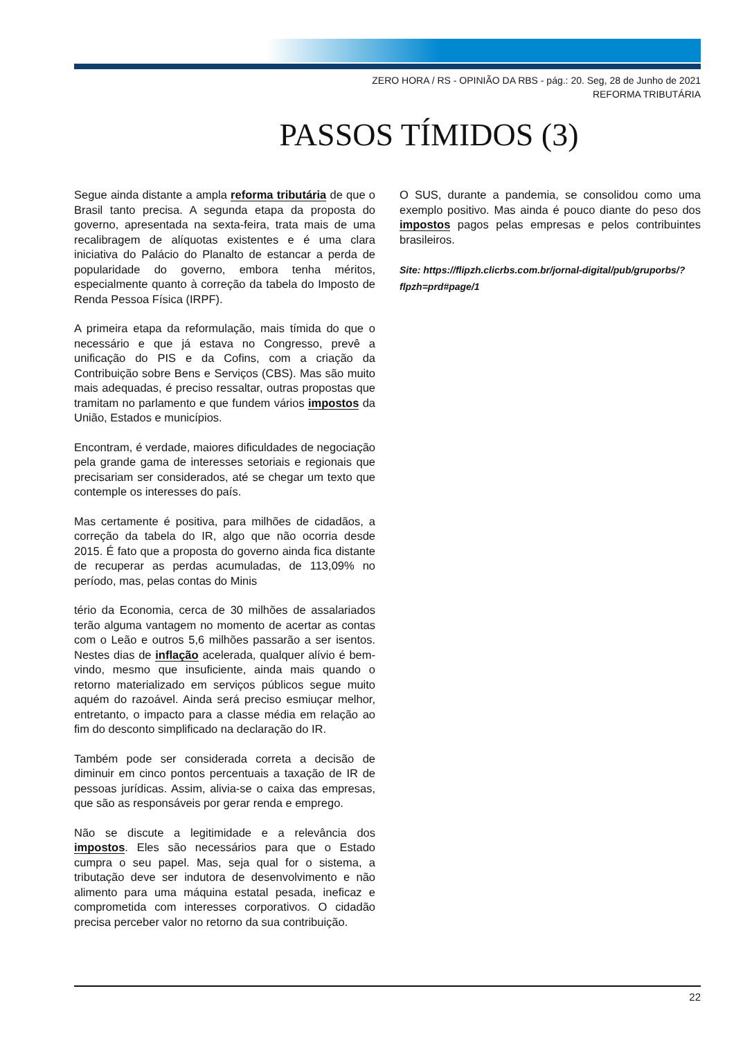ZERO HORA / RS - OPINIÃO DA RBS - pág.: 20. Seg, 28 de Junho de 2021
REFORMA TRIBUTÁRIA
PASSOS TÍMIDOS (3)
Segue ainda distante a ampla reforma tributária de que o Brasil tanto precisa. A segunda etapa da proposta do governo, apresentada na sexta-feira, trata mais de uma recalibragem de alíquotas existentes e é uma clara iniciativa do Palácio do Planalto de estancar a perda de popularidade do governo, embora tenha méritos, especialmente quanto à correção da tabela do Imposto de Renda Pessoa Física (IRPF).
A primeira etapa da reformulação, mais tímida do que o necessário e que já estava no Congresso, prevê a unificação do PIS e da Cofins, com a criação da Contribuição sobre Bens e Serviços (CBS). Mas são muito mais adequadas, é preciso ressaltar, outras propostas que tramitam no parlamento e que fundem vários impostos da União, Estados e municípios.
Encontram, é verdade, maiores dificuldades de negociação pela grande gama de interesses setoriais e regionais que precisariam ser considerados, até se chegar um texto que contemple os interesses do país.
Mas certamente é positiva, para milhões de cidadãos, a correção da tabela do IR, algo que não ocorria desde 2015. É fato que a proposta do governo ainda fica distante de recuperar as perdas acumuladas, de 113,09% no período, mas, pelas contas do Minis
tério da Economia, cerca de 30 milhões de assalariados terão alguma vantagem no momento de acertar as contas com o Leão e outros 5,6 milhões passarão a ser isentos. Nestes dias de inflação acelerada, qualquer alívio é bem-vindo, mesmo que insuficiente, ainda mais quando o retorno materializado em serviços públicos segue muito aquém do razoável. Ainda será preciso esmiuçar melhor, entretanto, o impacto para a classe média em relação ao fim do desconto simplificado na declaração do IR.
Também pode ser considerada correta a decisão de diminuir em cinco pontos percentuais a taxação de IR de pessoas jurídicas. Assim, alivia-se o caixa das empresas, que são as responsáveis por gerar renda e emprego.
Não se discute a legitimidade e a relevância dos impostos. Eles são necessários para que o Estado cumpra o seu papel. Mas, seja qual for o sistema, a tributação deve ser indutora de desenvolvimento e não alimento para uma máquina estatal pesada, ineficaz e comprometida com interesses corporativos. O cidadão precisa perceber valor no retorno da sua contribuição.
O SUS, durante a pandemia, se consolidou como uma exemplo positivo. Mas ainda é pouco diante do peso dos impostos pagos pelas empresas e pelos contribuintes brasileiros.
Site: https://flipzh.clicrbs.com.br/jornal-digital/pub/gruporbs/?flpzh=prd#page/1
22